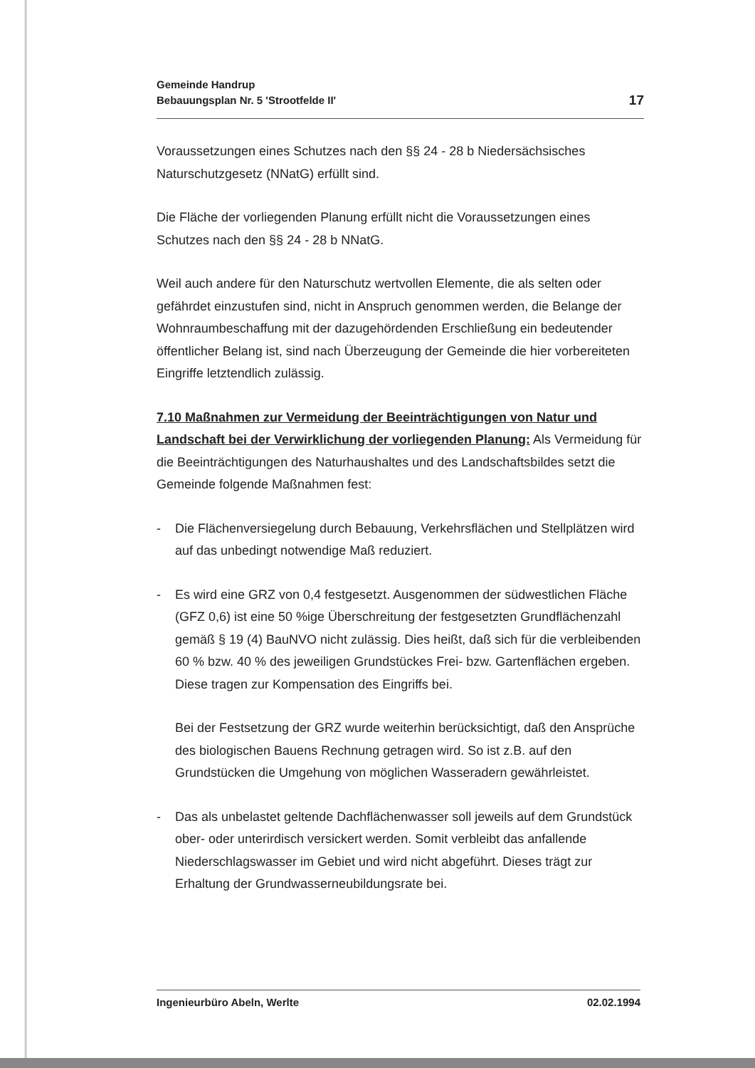Gemeinde Handrup
Bebauungsplan Nr. 5 'Strootfelde II'
17
Voraussetzungen eines Schutzes nach den §§ 24 - 28 b Niedersächsisches Naturschutzgesetz (NNatG) erfüllt sind.
Die Fläche der vorliegenden Planung erfüllt nicht die Voraussetzungen eines Schutzes nach den §§ 24 - 28 b NNatG.
Weil auch andere für den Naturschutz wertvollen Elemente, die als selten oder gefährdet einzustufen sind, nicht in Anspruch genommen werden, die Belange der Wohnraumbeschaffung mit der dazugehördenden Erschließung ein bedeutender öffentlicher Belang ist, sind nach Überzeugung der Gemeinde die hier vorbereiteten Eingriffe letztendlich zulässig.
7.10 Maßnahmen zur Vermeidung der Beeinträchtigungen von Natur und Landschaft bei der Verwirklichung der vorliegenden Planung: Als Vermeidung für die Beeinträchtigungen des Naturhaushaltes und des Landschaftsbildes setzt die Gemeinde folgende Maßnahmen fest:
- Die Flächenversiegelung durch Bebauung, Verkehrsflächen und Stellplätzen wird auf das unbedingt notwendige Maß reduziert.
- Es wird eine GRZ von 0,4 festgesetzt. Ausgenommen der südwestlichen Fläche (GFZ 0,6) ist eine 50 %ige Überschreitung der festgesetzten Grundflächenzahl gemäß § 19 (4) BauNVO nicht zulässig. Dies heißt, daß sich für die verbleibenden 60 % bzw. 40 % des jeweiligen Grundstückes Frei- bzw. Gartenflächen ergeben. Diese tragen zur Kompensation des Eingriffs bei.
Bei der Festsetzung der GRZ wurde weiterhin berücksichtigt, daß den Ansprüche des biologischen Bauens Rechnung getragen wird. So ist z.B. auf den Grundstücken die Umgehung von möglichen Wasseradern gewährleistet.
- Das als unbelastet geltende Dachflächenwasser soll jeweils auf dem Grundstück ober- oder unterirdisch versickert werden. Somit verbleibt das anfallende Niederschlagswasser im Gebiet und wird nicht abgeführt. Dieses trägt zur Erhaltung der Grundwasserneubildungsrate bei.
Ingenieurbüro Abeln, Werlte 02.02.1994